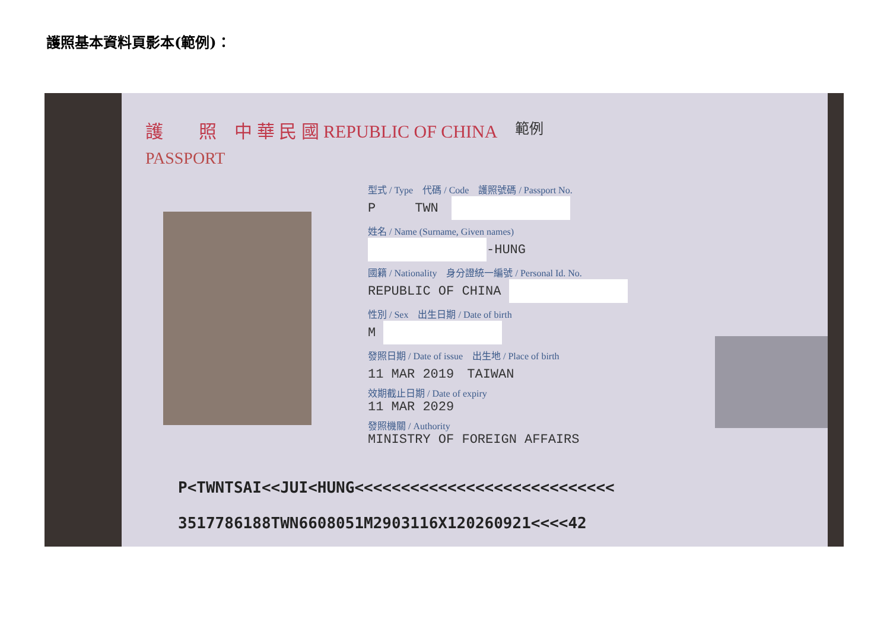護照基本資料頁影本(範例)：
護　　照 中 華 民 國 REPUBLIC OF CHINA 範例
PASSPORT
型式 / Type　代碼 / Code　護照號碼 / Passport No.
P　　　TWN　
姓名 / Name (Surname, Given names)
-HUNG
國籍 / Nationality　身分證統一編號 / Personal Id. No.
REPUBLIC OF CHINA
性別 / Sex　出生日期 / Date of birth
M
發照日期 / Date of issue　出生地 / Place of birth
11 MAR 2019　TAIWAN
效期截止日期 / Date of expiry
11 MAR 2029
發照機關 / Authority
MINISTRY OF FOREIGN AFFAIRS
P<TWNTSAI<<JUI<HUNG<<<<<<<<<<<<<<<<<<<<<<<<<<<<
3517786188TWN6608051M2903116X120260921<<<<42